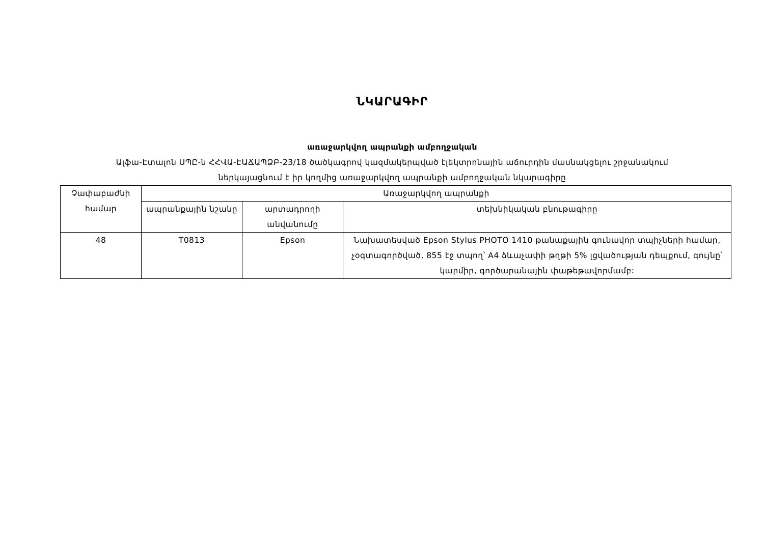ՆԿԱՐԱԳԻՐ
առաջարկվող ապրանքի ամբողջական
Ալֆա-Էտալոն ՍՊԸ-ն ՀՀՎԱ-ԷԱՃԱՊՁԲ-23/18 ծածկագրով կազմակերպված էլեկտրոնային աճուրդին մասնակցելու շրջանակում
ներկայացնում է իր կողմից առաջարկվող ապրանքի ամբողջական նկարագիրը
| Չափաբաժնի համար | Առաջարկվող ապրանքի | | |
| --- | --- | --- | --- |
| | ապրանքային նշանը | արտադրողի անվանումը | տեխնիկական բնութագիրը |
| 48 | T0813 | Epson | Նախատեսված Epson Stylus PHOTO 1410 թանաքային գունավոր տպիչների համար, չօգտագործված, 855 էջ տպող՝ A4 ձևաչափի թղթի 5% լցվածության դեպքում, գույնը՝ կարմիր, գործարանային փաթեթավորմամբ: |